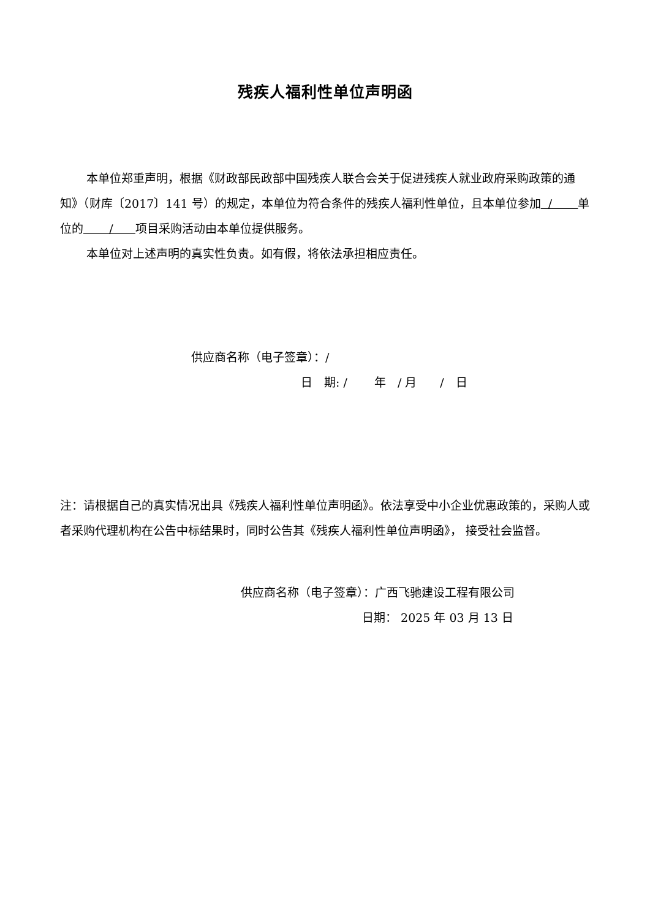残疾人福利性单位声明函
本单位郑重声明，根据《财政部民政部中国残疾人联合会关于促进残疾人就业政府采购政策的通知》（财库〔2017〕141 号）的规定，本单位为符合条件的残疾人福利性单位，且本单位参加 / 单位的 / 项目采购活动由本单位提供服务。
本单位对上述声明的真实性负责。如有假，将依法承担相应责任。
供应商名称（电子签章）：/
日　期: /　　 年　/ 月　　/　日
注：请根据自己的真实情况出具《残疾人福利性单位声明函》。依法享受中小企业优惠政策的，采购人或者采购代理机构在公告中标结果时，同时公告其《残疾人福利性单位声明函》， 接受社会监督。
供应商名称（电子签章）：广西飞驰建设工程有限公司
日期： 2025 年 03 月 13 日